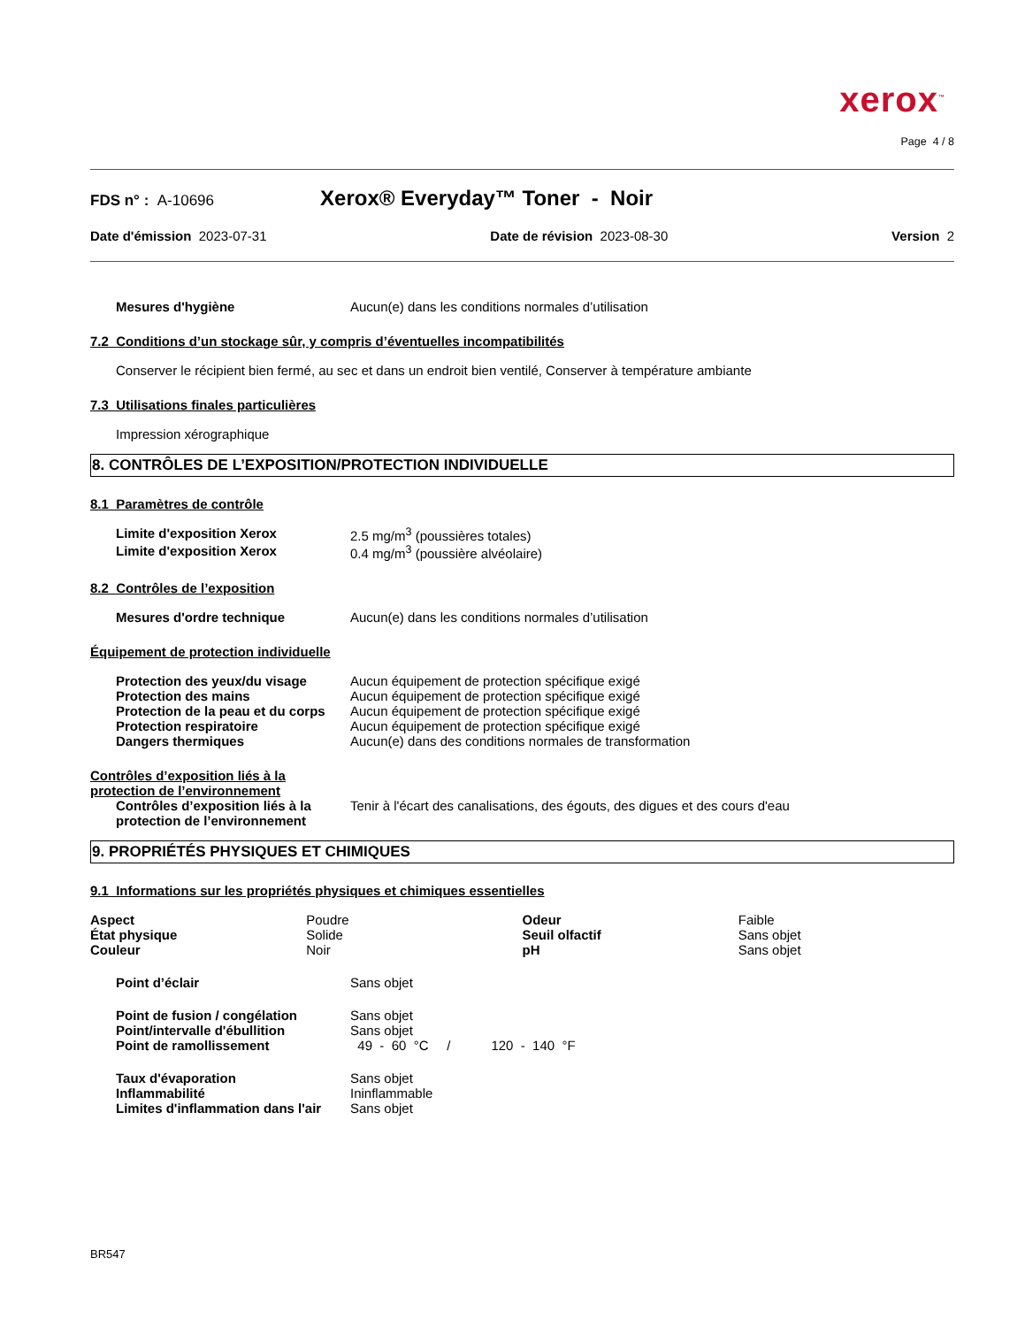xerox<sup>™</sup>
Page 4 / 8
FDS n° : A-10696 Xerox® Everyday™ Toner - Noir
Date d'émission 2023-07-31 Date de révision 2023-08-30 Version 2
| Mesures d'hygiène | Aucun(e) dans les conditions normales d’utilisation |
7.2 Conditions d’un stockage sûr, y compris d’éventuelles incompatibilités
Conserver le récipient bien fermé, au sec et dans un endroit bien ventilé, Conserver à température ambiante
7.3 Utilisations finales particulières
Impression xérographique
8. CONTRÔLES DE L’EXPOSITION/PROTECTION INDIVIDUELLE
8.1 Paramètres de contrôle
| Limite d'exposition Xerox | 2.5 mg/m<sup>3</sup> (poussières totales) |
| Limite d'exposition Xerox | 0.4 mg/m<sup>3</sup> (poussière alvéolaire) |
8.2 Contrôles de l’exposition
| Mesures d'ordre technique | Aucun(e) dans les conditions normales d’utilisation |
Équipement de protection individuelle
| Protection des yeux/du visage | Aucun équipement de protection spécifique exigé |
| Protection des mains | Aucun équipement de protection spécifique exigé |
| Protection de la peau et du corps | Aucun équipement de protection spécifique exigé |
| Protection respiratoire | Aucun équipement de protection spécifique exigé |
| Dangers thermiques | Aucun(e) dans des conditions normales de transformation |
Contrôles d’exposition liés à la protection de l’environnement
| Contrôles d’exposition liés à la protection de l’environnement | Tenir à l'écart des canalisations, des égouts, des digues et des cours d'eau |
9. PROPRIÉTÉS PHYSIQUES ET CHIMIQUES
9.1 Informations sur les propriétés physiques et chimiques essentielles
| Aspect | Poudre | Odeur | Faible |
| État physique | Solide | Seuil olfactif | Sans objet |
| Couleur | Noir | pH | Sans objet |
| Point d’éclair | Sans objet |
| Point de fusion / congélation | Sans objet |
| Point/intervalle d'ébullition | Sans objet |
| Point de ramollissement | 49 - 60 °C / 120 - 140 °F |
| Taux d'évaporation | Sans objet |
| Inflammabilité | Ininflammable |
| Limites d'inflammation dans l'air | Sans objet |
BR547